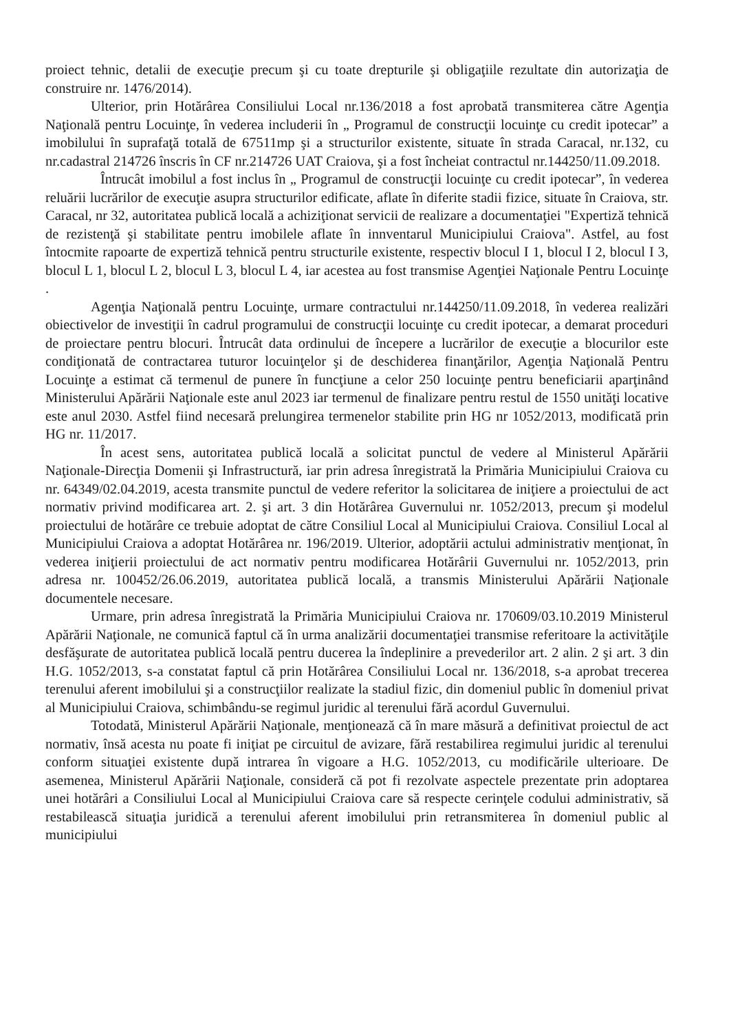proiect tehnic, detalii de execuţie precum şi cu toate drepturile şi obligaţiile rezultate din autorizaţia de construire nr. 1476/2014).
Ulterior, prin Hotărârea Consiliului Local nr.136/2018 a fost aprobată transmiterea către Agenţia Naţională pentru Locuinţe, în vederea includerii în „ Programul de construcţii locuinţe cu credit ipotecar” a imobilului în suprafaţă totală de 67511mp şi a structurilor existente, situate în strada Caracal, nr.132, cu nr.cadastral 214726 înscris în CF nr.214726 UAT Craiova, şi a fost încheiat contractul nr.144250/11.09.2018.
Întrucât imobilul a fost inclus în „ Programul de construcţii locuinţe cu credit ipotecar”, în vederea reluării lucrărilor de execuţie asupra structurilor edificate, aflate în diferite stadii fizice, situate în Craiova, str. Caracal, nr 32, autoritatea publică locală a achiziţionat servicii de realizare a documentaţiei "Expertiză tehnică de rezistenţă şi stabilitate pentru imobilele aflate în innventarul Municipiului Craiova". Astfel, au fost întocmite rapoarte de expertiză tehnică pentru structurile existente, respectiv blocul I 1, blocul I 2, blocul I 3, blocul L 1, blocul L 2, blocul L 3, blocul L 4, iar acestea au fost transmise Agenţiei Naţionale Pentru Locuinţe .
Agenţia Naţională pentru Locuinţe, urmare contractului nr.144250/11.09.2018, în vederea realizări obiectivelor de investiţii în cadrul programului de construcţii locuinţe cu credit ipotecar, a demarat proceduri de proiectare pentru blocuri. Întrucât data ordinului de începere a lucrărilor de execuţie a blocurilor este condiţionată de contractarea tuturor locuinţelor şi de deschiderea finanţărilor, Agenţia Naţională Pentru Locuinţe a estimat că termenul de punere în funcţiune a celor 250 locuinţe pentru beneficiarii aparţinând Ministerului Apărării Naţionale este anul 2023 iar termenul de finalizare pentru restul de 1550 unităţi locative este anul 2030. Astfel fiind necesară prelungirea termenelor stabilite prin HG nr 1052/2013, modificată prin HG nr. 11/2017.
În acest sens, autoritatea publică locală a solicitat punctul de vedere al Ministerul Apărării Naţionale-Direcţia Domenii şi Infrastructură, iar prin adresa înregistrată la Primăria Municipiului Craiova cu nr. 64349/02.04.2019, acesta transmite punctul de vedere referitor la solicitarea de iniţiere a proiectului de act normativ privind modificarea art. 2. şi art. 3 din Hotărârea Guvernului nr. 1052/2013, precum şi modelul proiectului de hotărâre ce trebuie adoptat de către Consiliul Local al Municipiului Craiova. Consiliul Local al Municipiului Craiova a adoptat Hotărârea nr. 196/2019. Ulterior, adoptării actului administrativ menţionat, în vederea iniţierii proiectului de act normativ pentru modificarea Hotărârii Guvernului nr. 1052/2013, prin adresa nr. 100452/26.06.2019, autoritatea publică locală, a transmis Ministerului Apărării Naţionale documentele necesare.
Urmare, prin adresa înregistrată la Primăria Municipiului Craiova nr. 170609/03.10.2019 Ministerul Apărării Naţionale, ne comunică faptul că în urma analizării documentaţiei transmise referitoare la activităţile desfăşurate de autoritatea publică locală pentru ducerea la îndeplinire a prevederilor art. 2 alin. 2 şi art. 3 din H.G. 1052/2013, s-a constatat faptul că prin Hotărârea Consiliului Local nr. 136/2018, s-a aprobat trecerea terenului aferent imobilului şi a construcţiilor realizate la stadiul fizic, din domeniul public în domeniul privat al Municipiului Craiova, schimbându-se regimul juridic al terenului fără acordul Guvernului.
Totodată, Ministerul Apărării Naţionale, menţionează că în mare măsură a definitivat proiectul de act normativ, însă acesta nu poate fi iniţiat pe circuitul de avizare, fără restabilirea regimului juridic al terenului conform situaţiei existente după intrarea în vigoare a H.G. 1052/2013, cu modificările ulterioare. De asemenea, Ministerul Apărării Naţionale, consideră că pot fi rezolvate aspectele prezentate prin adoptarea unei hotărâri a Consiliului Local al Municipiului Craiova care să respecte cerinţele codului administrativ, să restabilească situaţia juridică a terenului aferent imobilului prin retransmiterea în domeniul public al municipiului